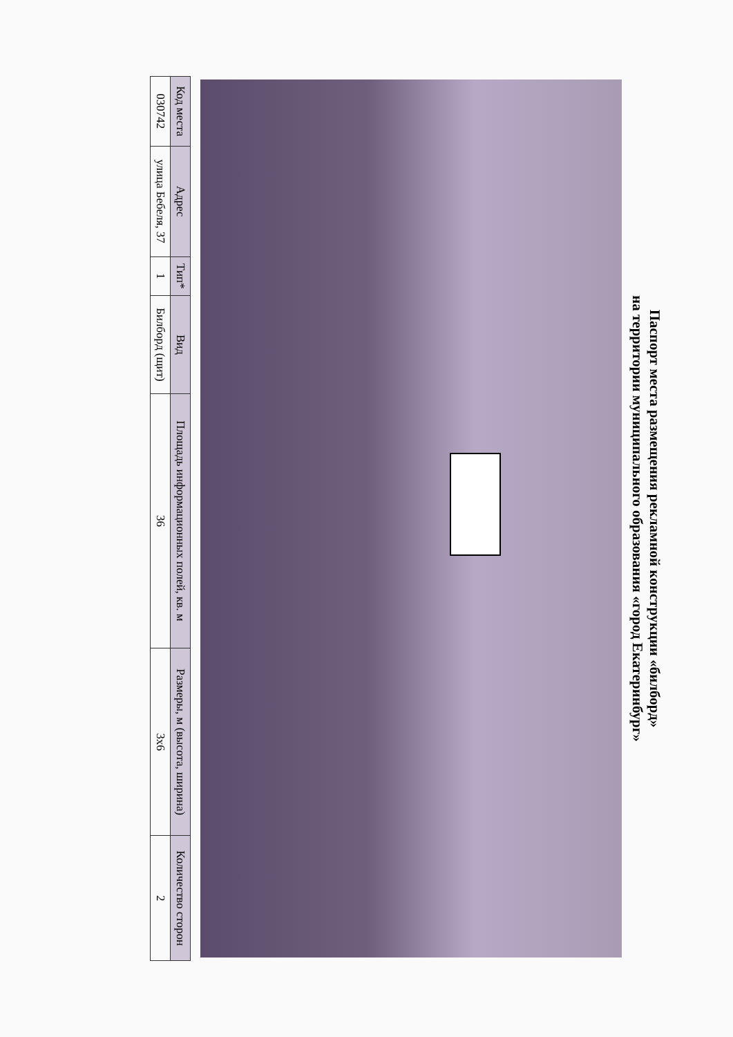Паспорт места размещения рекламной конструкции «билборд»
на территории муниципального образования «город Екатеринбург»
| Код места | Адрес | Тип* | Вид | Площадь информационных полей, кв. м | Размеры, м (высота, ширина) | Количество сторон |
| --- | --- | --- | --- | --- | --- | --- |
| 030742 | улица Бебеля, 37 | 1 | Билборд (щит) | 36 | 3x6 | 2 |